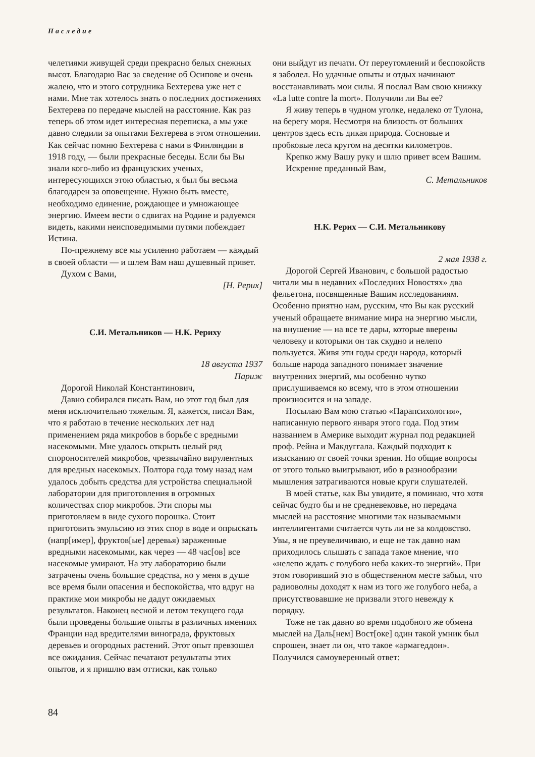Наследие
челетиями живущей среди прекрасно белых снежных высот. Благодарю Вас за сведение об Осипове и очень жалею, что и этого сотрудника Бехтерева уже нет с нами. Мне так хотелось знать о последних достижениях Бехтерева по передаче мыслей на расстояние. Как раз теперь об этом идет интересная переписка, а мы уже давно следили за опытами Бехтерева в этом отношении. Как сейчас помню Бехтерева с нами в Финляндии в 1918 году, — были прекрасные беседы. Если бы Вы знали кого-либо из французских ученых, интересующихся этою областью, я был бы весьма благодарен за оповещение. Нужно быть вместе, необходимо единение, рождающее и умножающее энергию. Имеем вести о сдвигах на Родине и радуемся видеть, какими неисповедимыми путями побеждает Истина.
По-прежнему все мы усиленно работаем — каждый в своей области — и шлем Вам наш душевный привет.
Духом с Вами,
[Н. Рерих]
С.И. Метальников — Н.К. Рериху
18 августа 1937
Париж
Дорогой Николай Константинович,
Давно собирался писать Вам, но этот год был для меня исключительно тяжелым. Я, кажется, писал Вам, что я работаю в течение нескольких лет над применением ряда микробов в борьбе с вредными насекомыми. Мне удалось открыть целый ряд спороносителей микробов, чрезвычайно вирулентных для вредных насекомых. Полтора года тому назад нам удалось добыть средства для устройства специальной лаборатории для приготовления в огромных количествах спор микробов. Эти споры мы приготовляем в виде сухого порошка. Стоит приготовить эмульсию из этих спор в воде и опрыскать (напр[имер], фруктов[ые] деревья) зараженные вредными насекомыми, как через — 48 час[ов] все насекомые умирают. На эту лабораторию были затрачены очень большие средства, но у меня в душе все время были опасения и беспокойства, что вдруг на практике мои микробы не дадут ожидаемых результатов. Наконец весной и летом текущего года были проведены большие опыты в различных имениях Франции над вредителями винограда, фруктовых деревьев и огородных растений. Этот опыт превзошел все ожидания. Сейчас печатают результаты этих опытов, и я пришлю вам оттиски, как только
они выйдут из печати. От переутомлений и беспокойств я заболел. Но удачные опыты и отдых начинают восстанавливать мои силы. Я послал Вам свою книжку «La lutte contre la mort». Получили ли Вы ее?
Я живу теперь в чудном уголке, недалеко от Тулона, на берегу моря. Несмотря на близость от больших центров здесь есть дикая природа. Сосновые и пробковые леса кругом на десятки километров.
Крепко жму Вашу руку и шлю привет всем Вашим.
Искренне преданный Вам,
С. Метальников
Н.К. Рерих — С.И. Метальникову
2 мая 1938 г.
Дорогой Сергей Иванович, с большой радостью читали мы в недавних «Последних Новостях» два фельетона, посвященные Вашим исследованиям. Особенно приятно нам, русским, что Вы как русский ученый обращаете внимание мира на энергию мысли, на внушение — на все те дары, которые вверены человеку и которыми он так скудно и нелепо пользуется. Живя эти годы среди народа, который больше народа западного понимает значение внутренних энергий, мы особенно чутко прислушиваемся ко всему, что в этом отношении произносится и на западе.
Посылаю Вам мою статью «Парапсихология», написанную первого января этого года. Под этим названием в Америке выходит журнал под редакцией проф. Рейна и Макдуггала. Каждый подходит к изысканию от своей точки зрения. Но общие вопросы от этого только выигрывают, ибо в разнообразии мышления затрагиваются новые круги слушателей.
В моей статье, как Вы увидите, я поминаю, что хотя сейчас будто бы и не средневековье, но передача мыслей на расстояние многими так называемыми интеллигентами считается чуть ли не за колдовство. Увы, я не преувеличиваю, и еще не так давно нам приходилось слышать с запада такое мнение, что «нелепо ждать с голубого неба каких-то энергий». При этом говоривший это в общественном месте забыл, что радиоволны доходят к нам из того же голубого неба, а присутствовавшие не призвали этого невежду к порядку.
Тоже не так давно во время подобного же обмена мыслей на Даль[нем] Вост[оке] один такой умник был спрошен, знает ли он, что такое «армагеддон». Получился самоуверенный ответ:
84